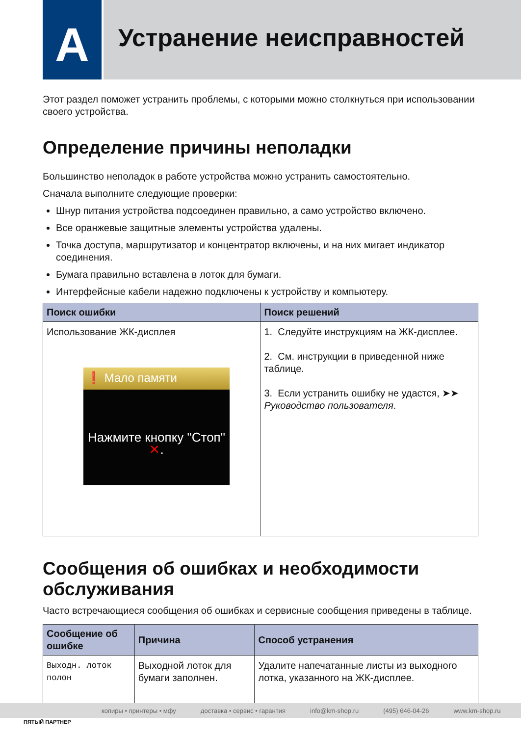A
Устранение неисправностей
Этот раздел поможет устранить проблемы, с которыми можно столкнуться при использовании своего устройства.
Определение причины неполадки
Большинство неполадок в работе устройства можно устранить самостоятельно.
Сначала выполните следующие проверки:
Шнур питания устройства подсоединен правильно, а само устройство включено.
Все оранжевые защитные элементы устройства удалены.
Точка доступа, маршрутизатор и концентратор включены, и на них мигает индикатор соединения.
Бумага правильно вставлена в лоток для бумаги.
Интерфейсные кабели надежно подключены к устройству и компьютеру.
| Поиск ошибки | Поиск решений |
| --- | --- |
| Использование ЖК-дисплея ❗ Мало памяти Нажмите кнопку "Стоп" ✕ . | 1. Следуйте инструкциям на ЖК-дисплее. 2. См. инструкции в приведенной ниже таблице. 3. Если устранить ошибку не удастся, ➤➤ Руководство пользователя . |
Сообщения об ошибках и необходимости обслуживания
Часто встречающиеся сообщения об ошибках и сервисные сообщения приведены в таблице.
| Сообщение об ошибке | Причина | Способ устранения |
| --- | --- | --- |
| Выходн. лоток полон | Выходной лоток для бумаги заполнен. | Удалите напечатанные листы из выходного лотка, указанного на ЖК-дисплее. |
копиры • принтеры • мфу доставка • сервис • гарантия info@km-shop.ru (495) 646-04-26 www.km-shop.ru
ПЯТЫЙ ПАРТНЕР